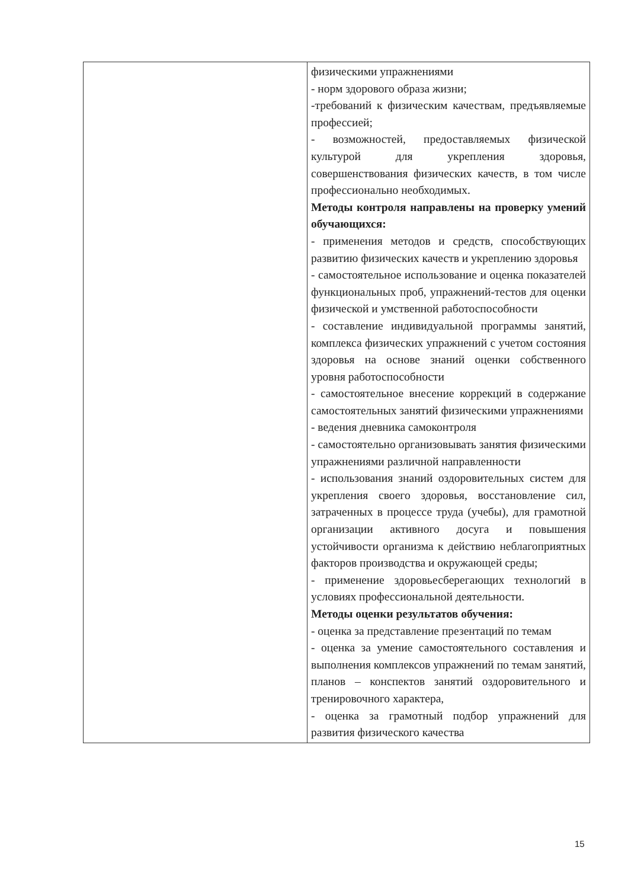| | физическими упражнениями - норм здорового образа жизни; -требований к физическим качествам, предъявляемые профессией; - возможностей, предоставляемых физической культурой для укрепления здоровья, совершенствования физических качеств, в том числе профессионально необходимых. Методы контроля направлены на проверку умений обучающихся: - применения методов и средств, способствующих развитию физических качеств и укреплению здоровья - самостоятельное использование и оценка показателей функциональных проб, упражнений-тестов для оценки физической и умственной работоспособности - составление индивидуальной программы занятий, комплекса физических упражнений с учетом состояния здоровья на основе знаний оценки собственного уровня работоспособности - самостоятельное внесение коррекций в содержание самостоятельных занятий физическими упражнениями - ведения дневника самоконтроля - самостоятельно организовывать занятия физическими упражнениями различной направленности - использования знаний оздоровительных систем для укрепления своего здоровья, восстановление сил, затраченных в процессе труда (учебы), для грамотной организации активного досуга и повышения устойчивости организма к действию неблагоприятных факторов производства и окружающей среды; - применение здоровьесберегающих технологий в условиях профессиональной деятельности. Методы оценки результатов обучения: - оценка за представление презентаций по темам - оценка за умение самостоятельного составления и выполнения комплексов упражнений по темам занятий, планов – конспектов занятий оздоровительного и тренировочного характера, - оценка за грамотный подбор упражнений для развития физического качества |
15